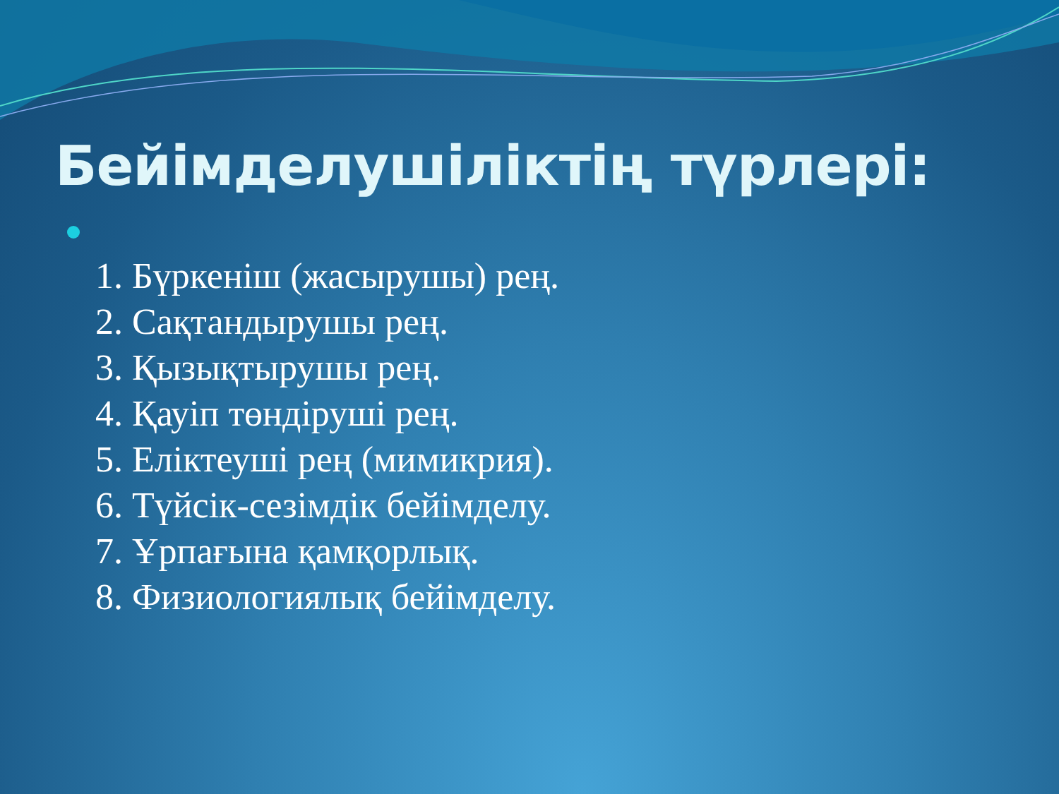Бейімделушіліктің түрлері:
1. Бүркеніш (жасырушы) рең.
2. Сақтандырушы рең.
3. Қызықтырушы рең.
4. Қауіп төндіруші рең.
5. Еліктеуші рең (мимикрия).
6. Түйсік-сезімдік бейімделу.
7. Ұрпағына қамқорлық.
8. Физиологиялық бейімделу.